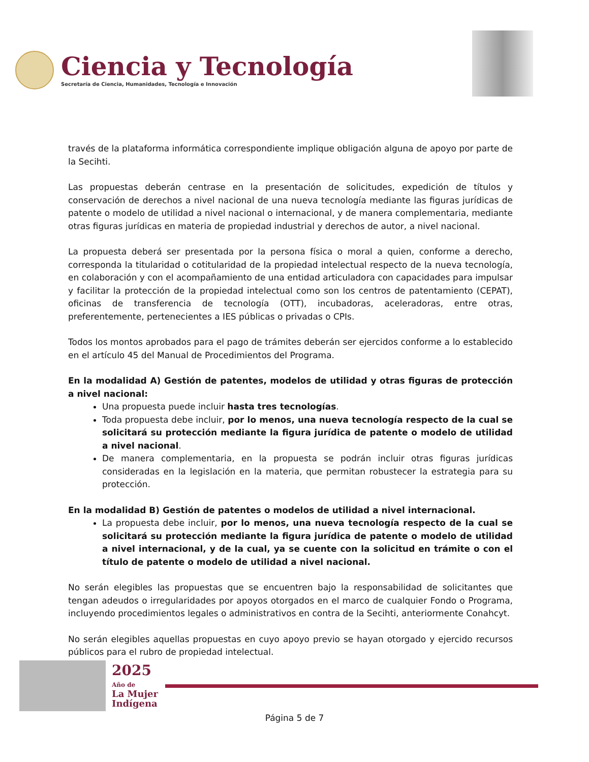Ciencia y Tecnología
Secretaría de Ciencia, Humanidades, Tecnología e Innovación
través de la plataforma informática correspondiente implique obligación alguna de apoyo por parte de la Secihti.
Las propuestas deberán centrase en la presentación de solicitudes, expedición de títulos y conservación de derechos a nivel nacional de una nueva tecnología mediante las figuras jurídicas de patente o modelo de utilidad a nivel nacional o internacional, y de manera complementaria, mediante otras figuras jurídicas en materia de propiedad industrial y derechos de autor, a nivel nacional.
La propuesta deberá ser presentada por la persona física o moral a quien, conforme a derecho, corresponda la titularidad o cotitularidad de la propiedad intelectual respecto de la nueva tecnología, en colaboración y con el acompañamiento de una entidad articuladora con capacidades para impulsar y facilitar la protección de la propiedad intelectual como son los centros de patentamiento (CEPAT), oficinas de transferencia de tecnología (OTT), incubadoras, aceleradoras, entre otras, preferentemente, pertenecientes a IES públicas o privadas o CPIs.
Todos los montos aprobados para el pago de trámites deberán ser ejercidos conforme a lo establecido en el artículo 45 del Manual de Procedimientos del Programa.
En la modalidad A) Gestión de patentes, modelos de utilidad y otras figuras de protección a nivel nacional:
Una propuesta puede incluir hasta tres tecnologías.
Toda propuesta debe incluir, por lo menos, una nueva tecnología respecto de la cual se solicitará su protección mediante la figura jurídica de patente o modelo de utilidad a nivel nacional.
De manera complementaria, en la propuesta se podrán incluir otras figuras jurídicas consideradas en la legislación en la materia, que permitan robustecer la estrategia para su protección.
En la modalidad B) Gestión de patentes o modelos de utilidad a nivel internacional.
La propuesta debe incluir, por lo menos, una nueva tecnología respecto de la cual se solicitará su protección mediante la figura jurídica de patente o modelo de utilidad a nivel internacional, y de la cual, ya se cuente con la solicitud en trámite o con el título de patente o modelo de utilidad a nivel nacional.
No serán elegibles las propuestas que se encuentren bajo la responsabilidad de solicitantes que tengan adeudos o irregularidades por apoyos otorgados en el marco de cualquier Fondo o Programa, incluyendo procedimientos legales o administrativos en contra de la Secihti, anteriormente Conahcyt.
No serán elegibles aquellas propuestas en cuyo apoyo previo se hayan otorgado y ejercido recursos públicos para el rubro de propiedad intelectual.
2025
Año de
La Mujer
Indígena
Página 5 de 7